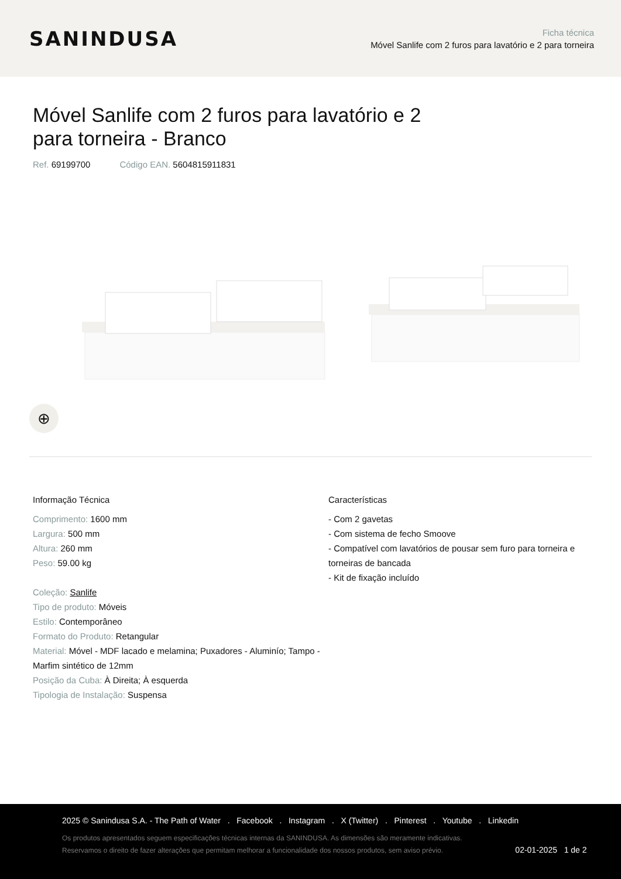SANINDUSA
Ficha técnica
Móvel Sanlife com 2 furos para lavatório e 2 para torneira
Móvel Sanlife com 2 furos para lavatório e 2 para torneira - Branco
Ref. 69199700 Código EAN. 5604815911831
⊕
Informação Técnica
Comprimento: 1600 mm
Largura: 500 mm
Altura: 260 mm
Peso: 59.00 kg
Coleção: Sanlife
Tipo de produto: Móveis
Estilo: Contemporâneo
Formato do Produto: Retangular
Material: Móvel - MDF lacado e melamina; Puxadores - Aluminío; Tampo - Marfim sintético de 12mm
Posição da Cuba: À Direita; À esquerda
Tipologia de Instalação: Suspensa
Características
- Com 2 gavetas
- Com sistema de fecho Smoove
- Compatível com lavatórios de pousar sem furo para torneira e torneiras de bancada
- Kit de fixação incluído
2025 © Sanindusa S.A. - The Path of Water . Facebook . Instagram . X (Twitter) . Pinterest . Youtube . Linkedin
Os produtos apresentados seguem especificações técnicas internas da SANINDUSA. As dimensões são meramente indicativas.
Reservamos o direito de fazer alterações que permitam melhorar a funcionalidade dos nossos produtos, sem aviso prévio. 02-01-2025 1 de 2